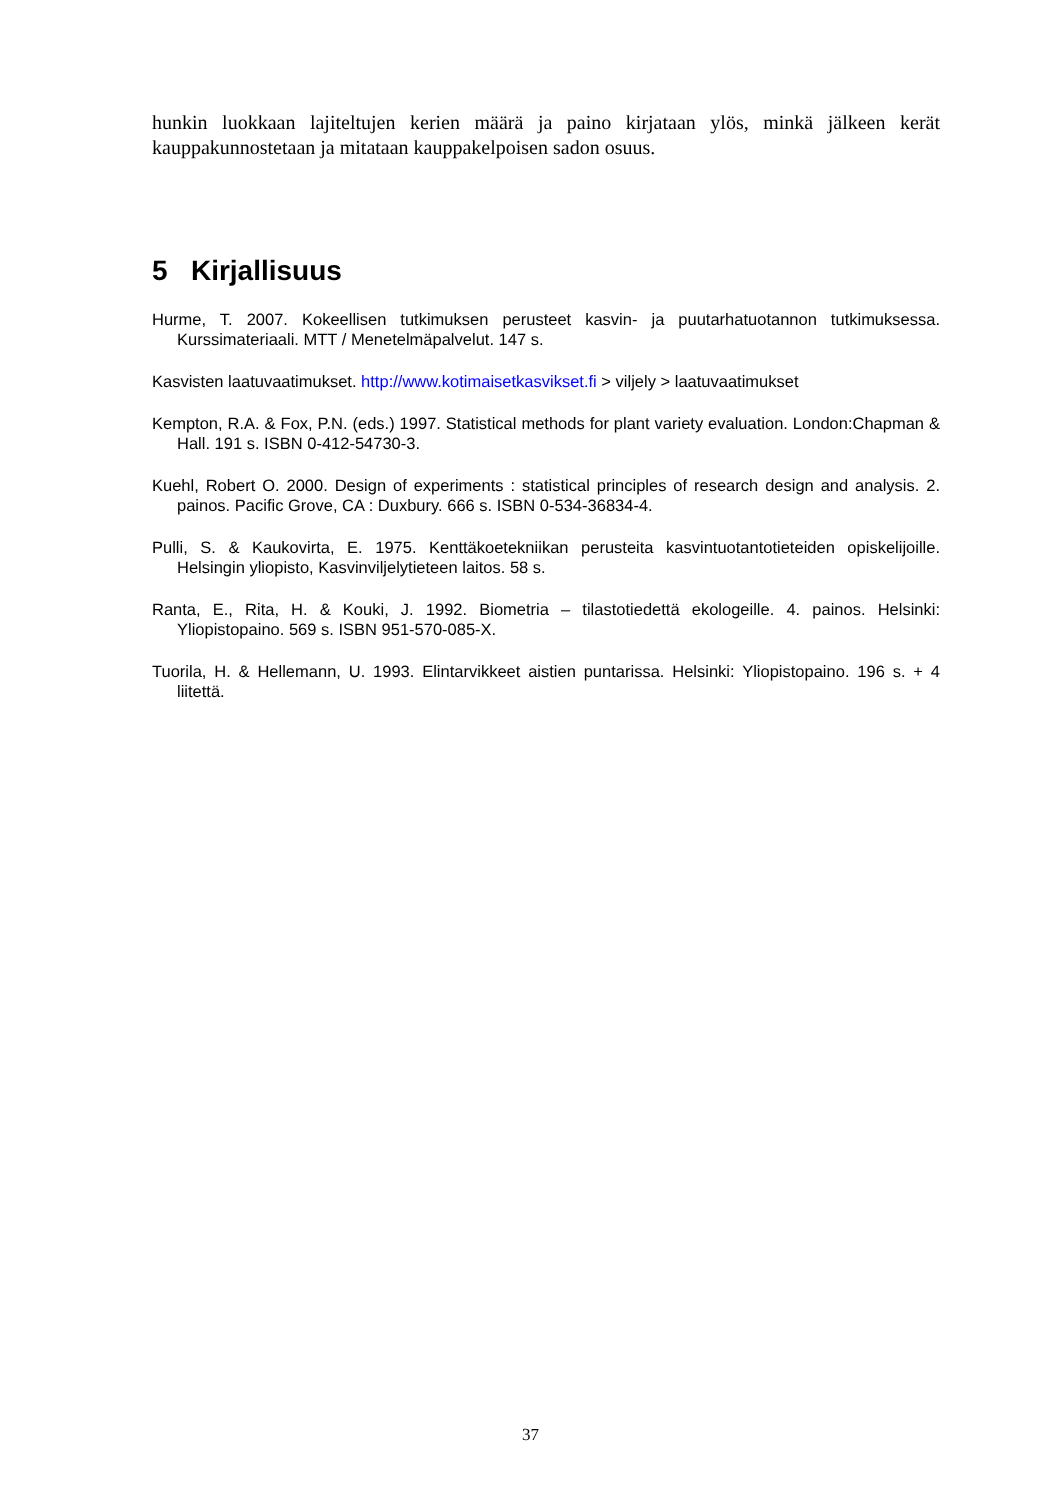hunkin luokkaan lajiteltujen kerien määrä ja paino kirjataan ylös, minkä jälkeen kerät kauppakunnostetaan ja mitataan kauppakelpoisen sadon osuus.
5 Kirjallisuus
Hurme, T. 2007. Kokeellisen tutkimuksen perusteet kasvin- ja puutarhatuotannon tutkimuksessa. Kurssimateriaali. MTT / Menetelmäpalvelut. 147 s.
Kasvisten laatuvaatimukset. http://www.kotimaisetkasvikset.fi > viljely > laatuvaatimukset
Kempton, R.A. & Fox, P.N. (eds.) 1997. Statistical methods for plant variety evaluation. London:Chapman & Hall. 191 s. ISBN 0-412-54730-3.
Kuehl, Robert O. 2000. Design of experiments : statistical principles of research design and analysis. 2. painos. Pacific Grove, CA : Duxbury. 666 s. ISBN 0-534-36834-4.
Pulli, S. & Kaukovirta, E. 1975. Kenttäkoetekniikan perusteita kasvintuotantotieteiden opiskelijoille. Helsingin yliopisto, Kasvinviljelytieteen laitos. 58 s.
Ranta, E., Rita, H. & Kouki, J. 1992. Biometria – tilastotiedettä ekologeille. 4. painos. Helsinki: Yliopistopaino. 569 s. ISBN 951-570-085-X.
Tuorila, H. & Hellemann, U. 1993. Elintarvikkeet aistien puntarissa. Helsinki: Yliopistopaino. 196 s. + 4 liitettä.
37